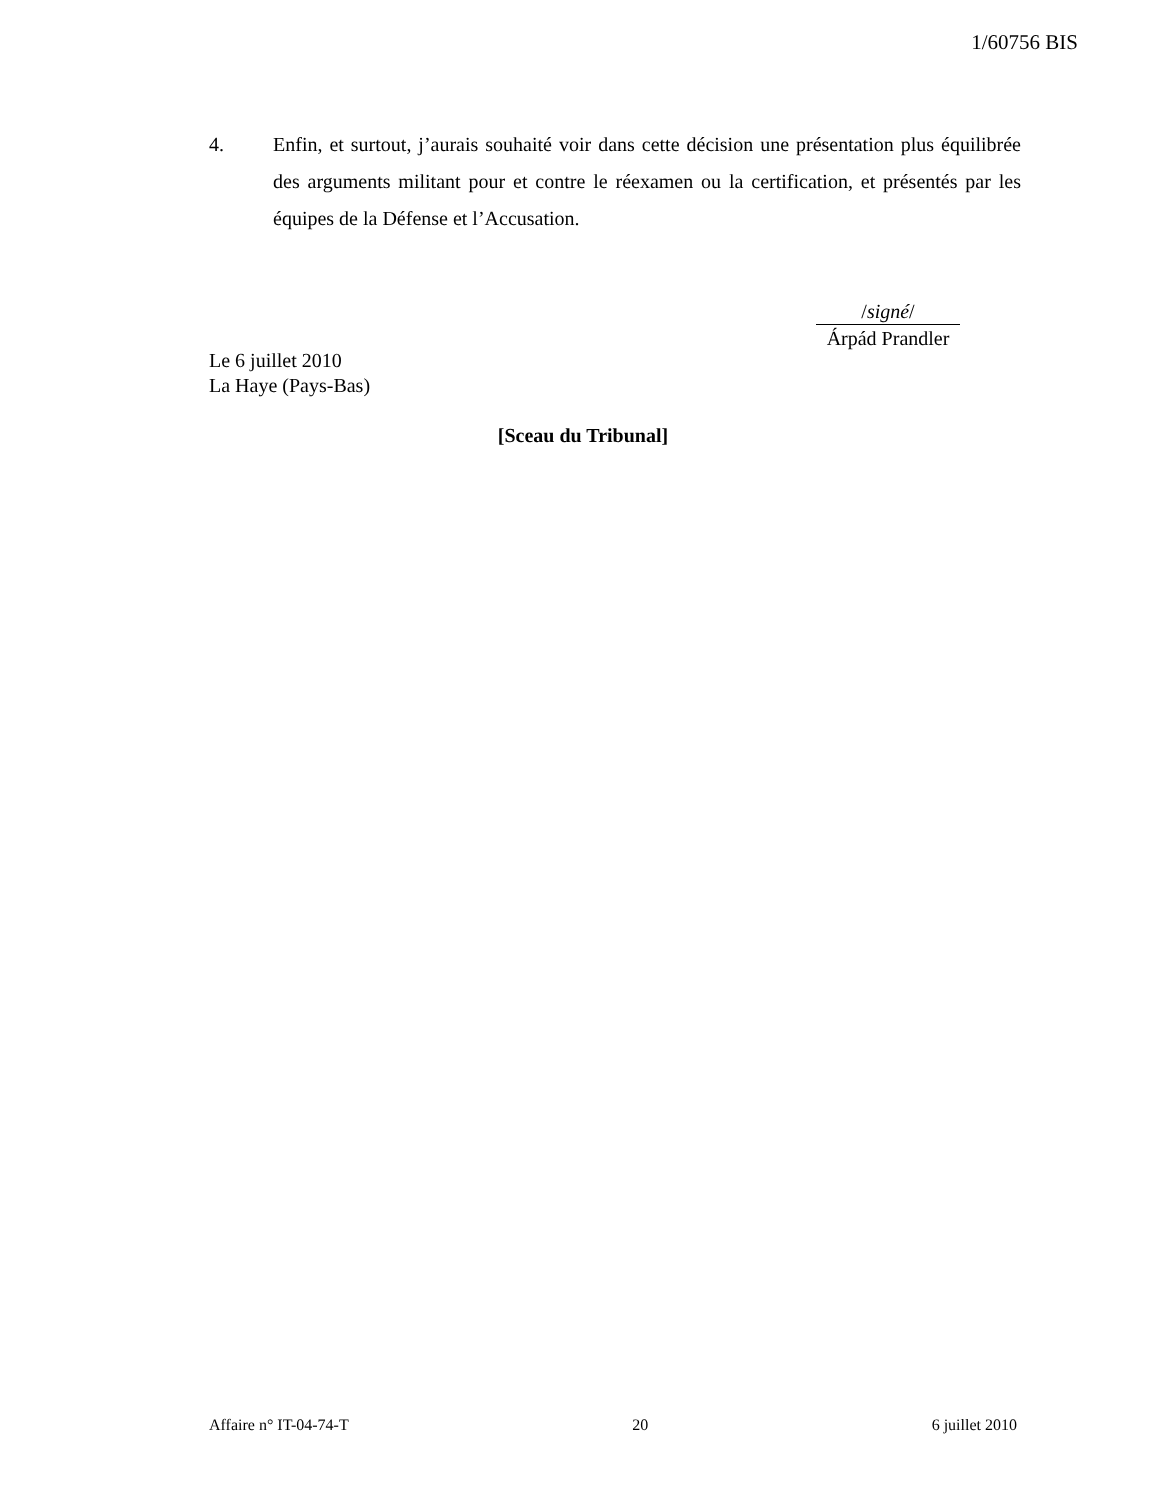1/60756 BIS
4. Enfin, et surtout, j’aurais souhaité voir dans cette décision une présentation plus équilibrée des arguments militant pour et contre le réexamen ou la certification, et présentés par les équipes de la Défense et l’Accusation.
/signé/
Árpád Prandler
Le 6 juillet 2010
La Haye (Pays-Bas)
[Sceau du Tribunal]
Affaire n° IT-04-74-T 20 6 juillet 2010